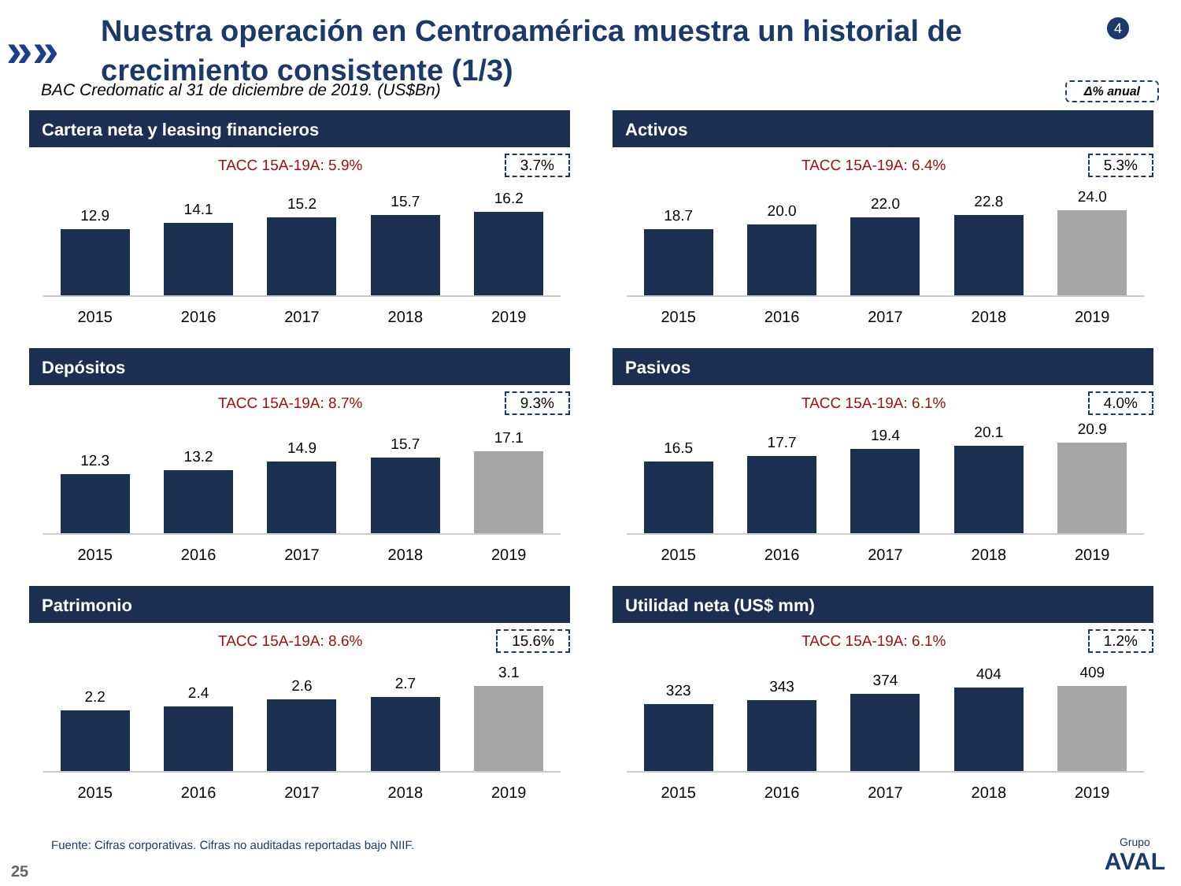»»
Nuestra operación en Centroamérica muestra un historial de crecimiento consistente (1/3)
4
BAC Credomatic al 31 de diciembre de 2019. (US$Bn) Δ% anual
Cartera neta y leasing financieros
TACC 15A-19A: 5.9% 3.7%
12.9
14.1
15.2
15.7
16.2
2015 2016 2017 2018 2019
Activos
TACC 15A-19A: 6.4% 5.3%
18.7
20.0
22.0
22.8
24.0
2015 2016 2017 2018 2019
Depósitos
TACC 15A-19A: 8.7% 9.3%
12.3
13.2
14.9
15.7
17.1
2015 2016 2017 2018 2019
Pasivos
TACC 15A-19A: 6.1% 4.0%
16.5
17.7
19.4
20.1
20.9
2015 2016 2017 2018 2019
Patrimonio
TACC 15A-19A: 8.6% 15.6%
2.2
2.4
2.6
2.7
3.1
2015 2016 2017 2018 2019
Utilidad neta (US$ mm)
TACC 15A-19A: 6.1% 1.2%
323
343
374
404
409
2015 2016 2017 2018 2019
Fuente: Cifras corporativas. Cifras no auditadas reportadas bajo NIIF.
25
Grupo
AVAL